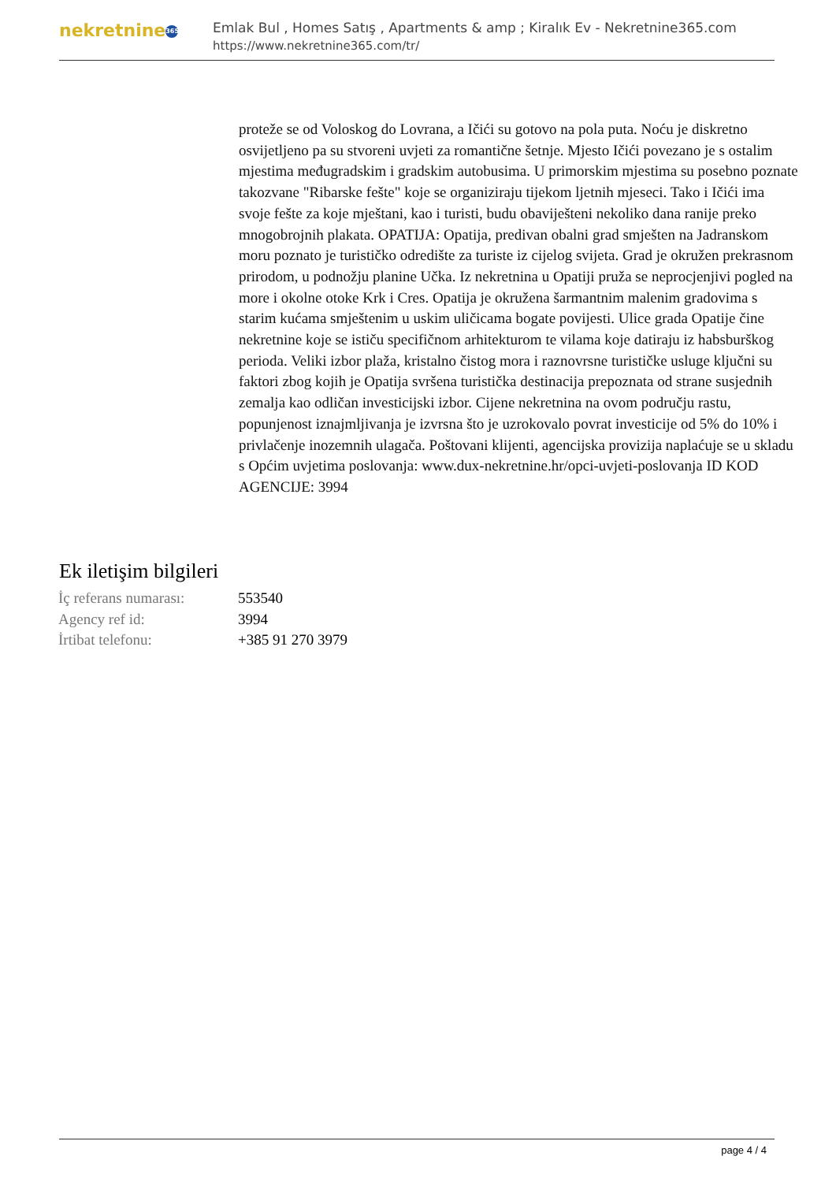nekretnine 365
Emlak Bul , Homes Satış , Apartments & amp ; Kiralık Ev - Nekretnine365.com
https://www.nekretnine365.com/tr/
proteže se od Voloskog do Lovrana, a Ičići su gotovo na pola puta. Noću je diskretno osvijetljeno pa su stvoreni uvjeti za romantične šetnje. Mjesto Ičići povezano je s ostalim mjestima međugradskim i gradskim autobusima. U primorskim mjestima su posebno poznate takozvane "Ribarske fešte" koje se organiziraju tijekom ljetnih mjeseci. Tako i Ičići ima svoje fešte za koje mještani, kao i turisti, budu obaviješteni nekoliko dana ranije preko mnogobrojnih plakata. OPATIJA: Opatija, predivan obalni grad smješten na Jadranskom moru poznato je turističko odredište za turiste iz cijelog svijeta. Grad je okružen prekrasnom prirodom, u podnožju planine Učka. Iz nekretnina u Opatiji pruža se neprocjenjivi pogled na more i okolne otoke Krk i Cres. Opatija je okružena šarmantnim malenim gradovima s starim kućama smještenim u uskim uličicama bogate povijesti. Ulice grada Opatije čine nekretnine koje se ističu specifičnom arhitekturom te vilama koje datiraju iz habsburškog perioda. Veliki izbor plaža, kristalno čistog mora i raznovrsne turističke usluge ključni su faktori zbog kojih je Opatija svršena turistička destinacija prepoznata od strane susjednih zemalja kao odličan investicijski izbor. Cijene nekretnina na ovom području rastu, popunjenost iznajmljivanja je izvrsna što je uzrokovalo povrat investicije od 5% do 10% i privlačenje inozemnih ulagača. Poštovani klijenti, agencijska provizija naplaćuje se u skladu s Općim uvjetima poslovanja: www.dux-nekretnine.hr/opci-uvjeti-poslovanja ID KOD AGENCIJE: 3994
Ek iletişim bilgileri
| İç referans numarası: | 553540 |
| Agency ref id: | 3994 |
| İrtibat telefonu: | +385 91 270 3979 |
page 4 / 4